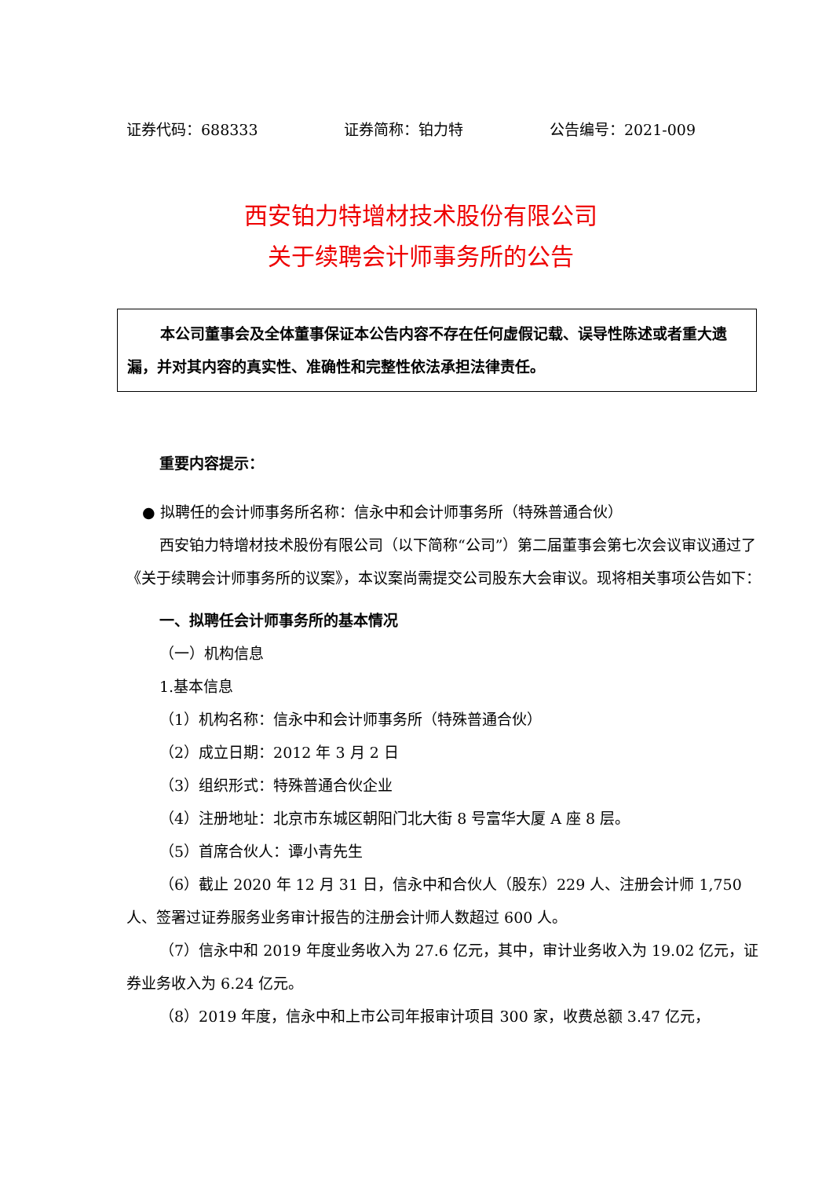证券代码：688333 证券简称：铂力特 公告编号：2021-009
西安铂力特增材技术股份有限公司
关于续聘会计师事务所的公告
本公司董事会及全体董事保证本公告内容不存在任何虚假记载、误导性陈述或者重大遗漏，并对其内容的真实性、准确性和完整性依法承担法律责任。
重要内容提示：
● 拟聘任的会计师事务所名称：信永中和会计师事务所（特殊普通合伙）
西安铂力特增材技术股份有限公司（以下简称“公司”）第二届董事会第七次会议审议通过了《关于续聘会计师事务所的议案》，本议案尚需提交公司股东大会审议。现将相关事项公告如下：
一、拟聘任会计师事务所的基本情况
（一）机构信息
1.基本信息
（1）机构名称：信永中和会计师事务所（特殊普通合伙）
（2）成立日期：2012 年 3 月 2 日
（3）组织形式：特殊普通合伙企业
（4）注册地址：北京市东城区朝阳门北大街 8 号富华大厦 A 座 8 层。
（5）首席合伙人：谭小青先生
（6）截止 2020 年 12 月 31 日，信永中和合伙人（股东）229 人、注册会计师 1,750 人、签署过证券服务业务审计报告的注册会计师人数超过 600 人。
（7）信永中和 2019 年度业务收入为 27.6 亿元，其中，审计业务收入为 19.02 亿元，证券业务收入为 6.24 亿元。
（8）2019 年度，信永中和上市公司年报审计项目 300 家，收费总额 3.47 亿元，